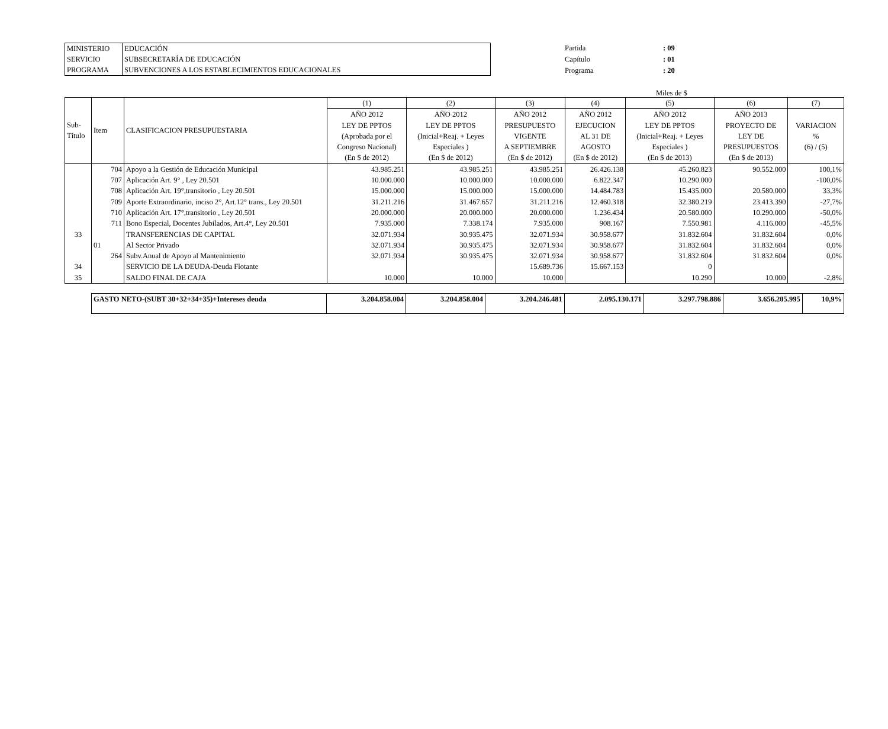| MINISTERIO | EDUCACIÓN |
| SERVICIO | SUBSECRETARÍA DE EDUCACIÓN |
| PROGRAMA | SUBVENCIONES A LOS ESTABLECIMIENTOS EDUCACIONALES |
| Partida | : 09 |
| Capítulo | : 01 |
| Programa | : 20 |
Miles de $
| Sub- Título | Item | CLASIFICACION PRESUPUESTARIA | (1) | (2) | (3) | (4) | (5) | (6) | (7) |
| --- | --- | --- | --- | --- | --- | --- | --- | --- | --- |
| | | | AÑO 2012 LEY DE PPTOS (Aprobada por el Congreso Nacional) (En $ de 2012) | AÑO 2012 LEY DE PPTOS (Inicial+Reaj. + Leyes Especiales ) (En $ de 2012) | AÑO 2012 PRESUPUESTO VIGENTE A SEPTIEMBRE (En $ de 2012) | AÑO 2012 EJECUCION AL 31 DE AGOSTO (En $ de 2012) | AÑO 2012 LEY DE PPTOS (Inicial+Reaj. + Leyes Especiales ) (En $ de 2013) | AÑO 2013 PROYECTO DE LEY DE PRESUPUESTOS (En $ de 2013) | VARIACION % (6) / (5) |
| | 704 | Apoyo a la Gestión de Educación Municipal | 43.985.251 | 43.985.251 | 43.985.251 | 26.426.138 | 45.260.823 | 90.552.000 | 100,1% |
| | 707 | Aplicación Art. 9° , Ley 20.501 | 10.000.000 | 10.000.000 | 10.000.000 | 6.822.347 | 10.290.000 | | -100,0% |
| | 708 | Aplicación Art. 19°,transitorio , Ley 20.501 | 15.000.000 | 15.000.000 | 15.000.000 | 14.484.783 | 15.435.000 | 20.580.000 | 33,3% |
| | 709 | Aporte Extraordinario, inciso 2°, Art.12° trans., Ley 20.501 | 31.211.216 | 31.467.657 | 31.211.216 | 12.460.318 | 32.380.219 | 23.413.390 | -27,7% |
| | 710 | Aplicación Art. 17°,transitorio , Ley 20.501 | 20.000.000 | 20.000.000 | 20.000.000 | 1.236.434 | 20.580.000 | 10.290.000 | -50,0% |
| | 711 | Bono Especial, Docentes Jubilados, Art.4°, Ley 20.501 | 7.935.000 | 7.338.174 | 7.935.000 | 908.167 | 7.550.981 | 4.116.000 | -45,5% |
| 33 | | TRANSFERENCIAS DE CAPITAL | 32.071.934 | 30.935.475 | 32.071.934 | 30.958.677 | 31.832.604 | 31.832.604 | 0,0% |
| | 01 | Al Sector Privado | 32.071.934 | 30.935.475 | 32.071.934 | 30.958.677 | 31.832.604 | 31.832.604 | 0,0% |
| | 264 | Subv.Anual de Apoyo al Mantenimiento | 32.071.934 | 30.935.475 | 32.071.934 | 30.958.677 | 31.832.604 | 31.832.604 | 0,0% |
| 34 | | SERVICIO DE LA DEUDA-Deuda Flotante | | | 15.689.736 | 15.667.153 | 0 | | |
| 35 | | SALDO FINAL DE CAJA | 10.000 | 10.000 | 10.000 | | 10.290 | 10.000 | -2,8% |
| GASTO NETO-(SUBT 30+32+34+35)+Intereses deuda | 3.204.858.004 | 3.204.858.004 | 3.204.246.481 | 2.095.130.171 | 3.297.798.886 | 3.656.205.995 | 10,9% |